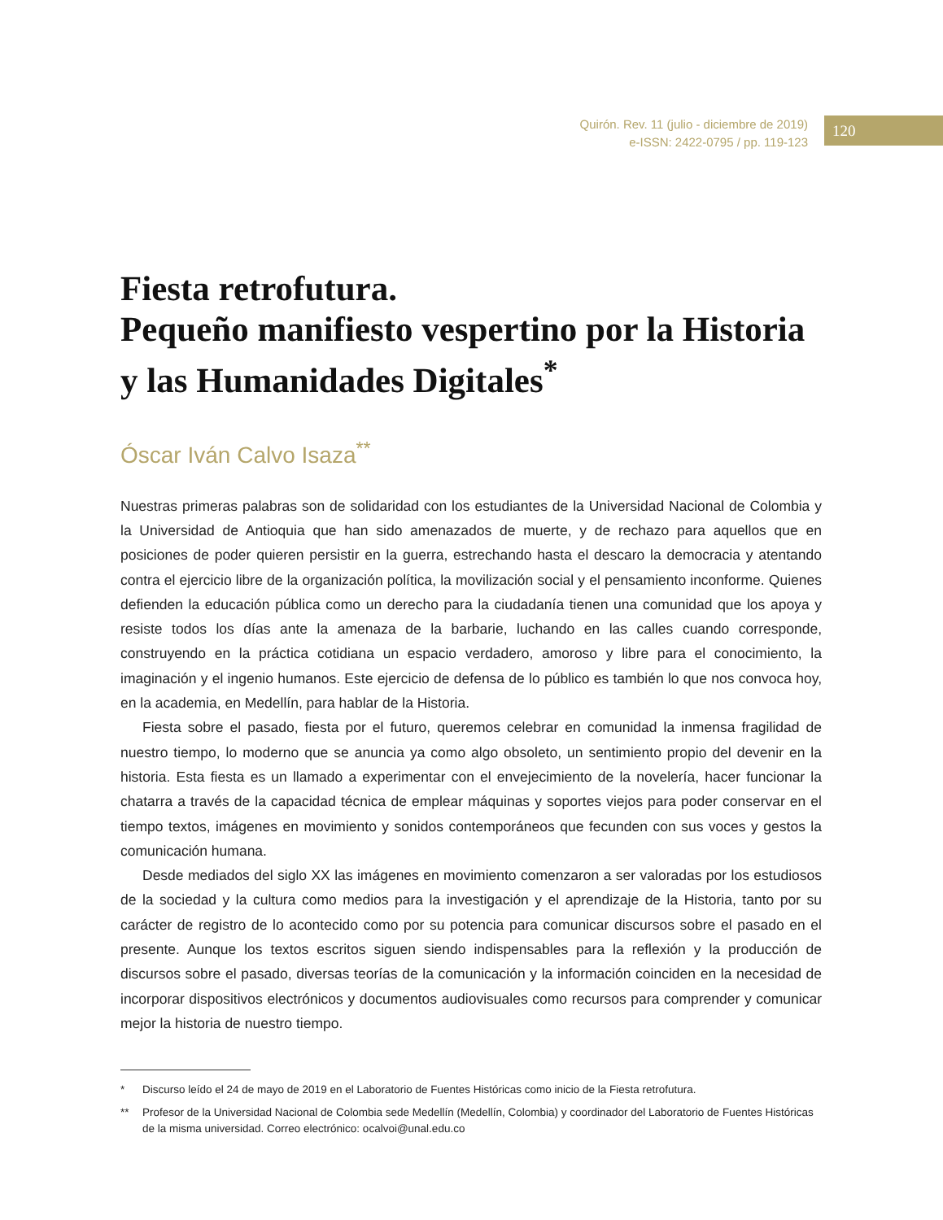Quirón. Rev. 11 (julio - diciembre de 2019)
e-ISSN: 2422-0795 / pp. 119-123
120
Fiesta retrofutura.
Pequeño manifiesto vespertino por la Historia y las Humanidades Digitales<sup>*</sup>
Óscar Iván Calvo Isaza<sup>**</sup>
Nuestras primeras palabras son de solidaridad con los estudiantes de la Universidad Nacional de Colombia y la Universidad de Antioquia que han sido amenazados de muerte, y de rechazo para aquellos que en posiciones de poder quieren persistir en la guerra, estrechando hasta el descaro la democracia y atentando contra el ejercicio libre de la organización política, la movilización social y el pensamiento inconforme. Quienes defienden la educación pública como un derecho para la ciudadanía tienen una comunidad que los apoya y resiste todos los días ante la amenaza de la barbarie, luchando en las calles cuando corresponde, construyendo en la práctica cotidiana un espacio verdadero, amoroso y libre para el conocimiento, la imaginación y el ingenio humanos. Este ejercicio de defensa de lo público es también lo que nos convoca hoy, en la academia, en Medellín, para hablar de la Historia.
Fiesta sobre el pasado, fiesta por el futuro, queremos celebrar en comunidad la inmensa fragilidad de nuestro tiempo, lo moderno que se anuncia ya como algo obsoleto, un sentimiento propio del devenir en la historia. Esta fiesta es un llamado a experimentar con el envejecimiento de la novelería, hacer funcionar la chatarra a través de la capacidad técnica de emplear máquinas y soportes viejos para poder conservar en el tiempo textos, imágenes en movimiento y sonidos contemporáneos que fecunden con sus voces y gestos la comunicación humana.
Desde mediados del siglo XX las imágenes en movimiento comenzaron a ser valoradas por los estudiosos de la sociedad y la cultura como medios para la investigación y el aprendizaje de la Historia, tanto por su carácter de registro de lo acontecido como por su potencia para comunicar discursos sobre el pasado en el presente. Aunque los textos escritos siguen siendo indispensables para la reflexión y la producción de discursos sobre el pasado, diversas teorías de la comunicación y la información coinciden en la necesidad de incorporar dispositivos electrónicos y documentos audiovisuales como recursos para comprender y comunicar mejor la historia de nuestro tiempo.
* Discurso leído el 24 de mayo de 2019 en el Laboratorio de Fuentes Históricas como inicio de la Fiesta retrofutura.
** Profesor de la Universidad Nacional de Colombia sede Medellín (Medellín, Colombia) y coordinador del Laboratorio de Fuentes Históricas de la misma universidad. Correo electrónico: ocalvoi@unal.edu.co